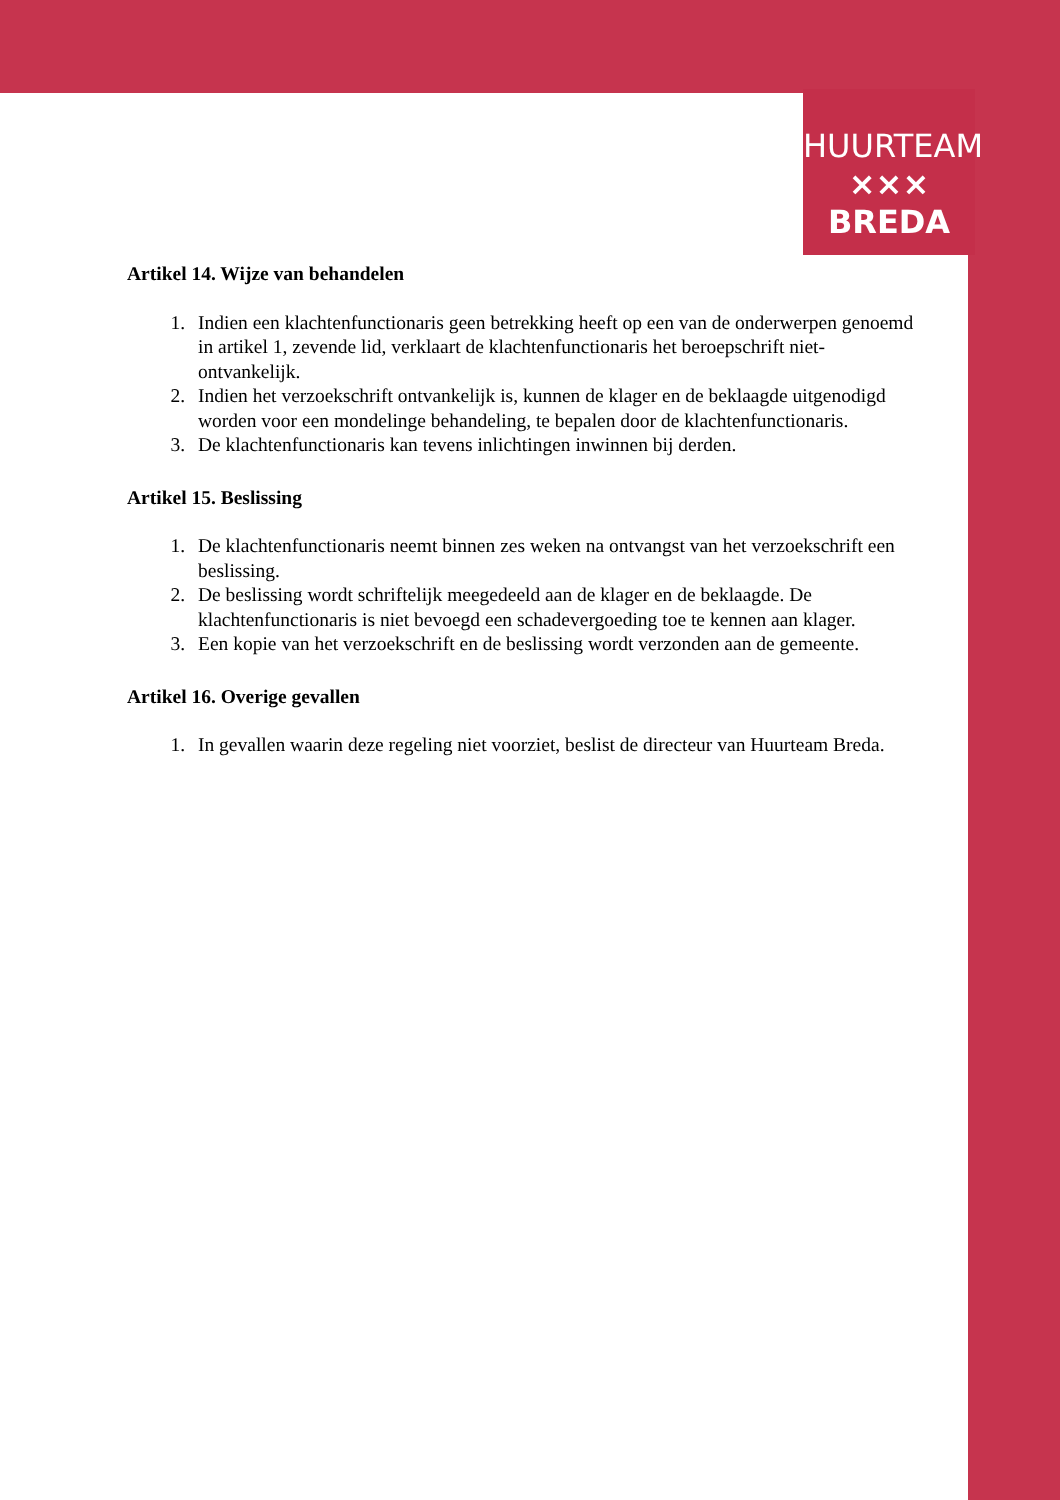HUURTEAM
××× BREDA
Artikel 14. Wijze van behandelen
1. Indien een klachtenfunctionaris geen betrekking heeft op een van de onderwerpen genoemd in artikel 1, zevende lid, verklaart de klachtenfunctionaris het beroepschrift niet-ontvankelijk.
2. Indien het verzoekschrift ontvankelijk is, kunnen de klager en de beklaagde uitgenodigd worden voor een mondelinge behandeling, te bepalen door de klachtenfunctionaris.
3. De klachtenfunctionaris kan tevens inlichtingen inwinnen bij derden.
Artikel 15. Beslissing
1. De klachtenfunctionaris neemt binnen zes weken na ontvangst van het verzoekschrift een beslissing.
2. De beslissing wordt schriftelijk meegedeeld aan de klager en de beklaagde. De klachtenfunctionaris is niet bevoegd een schadevergoeding toe te kennen aan klager.
3. Een kopie van het verzoekschrift en de beslissing wordt verzonden aan de gemeente.
Artikel 16. Overige gevallen
1. In gevallen waarin deze regeling niet voorziet, beslist de directeur van Huurteam Breda.